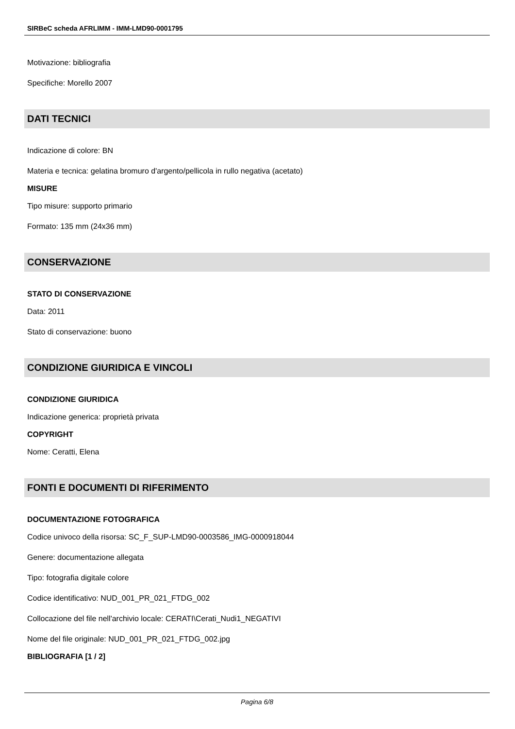SIRBeC scheda AFRLIMM - IMM-LMD90-0001795
Motivazione: bibliografia
Specifiche: Morello 2007
DATI TECNICI
Indicazione di colore: BN
Materia e tecnica: gelatina bromuro d'argento/pellicola in rullo negativa (acetato)
MISURE
Tipo misure: supporto primario
Formato: 135 mm (24x36 mm)
CONSERVAZIONE
STATO DI CONSERVAZIONE
Data: 2011
Stato di conservazione: buono
CONDIZIONE GIURIDICA E VINCOLI
CONDIZIONE GIURIDICA
Indicazione generica: proprietà privata
COPYRIGHT
Nome: Ceratti, Elena
FONTI E DOCUMENTI DI RIFERIMENTO
DOCUMENTAZIONE FOTOGRAFICA
Codice univoco della risorsa: SC_F_SUP-LMD90-0003586_IMG-0000918044
Genere: documentazione allegata
Tipo: fotografia digitale colore
Codice identificativo: NUD_001_PR_021_FTDG_002
Collocazione del file nell'archivio locale: CERATI\Cerati_Nudi1_NEGATIVI
Nome del file originale: NUD_001_PR_021_FTDG_002.jpg
BIBLIOGRAFIA [1 / 2]
Pagina 6/8